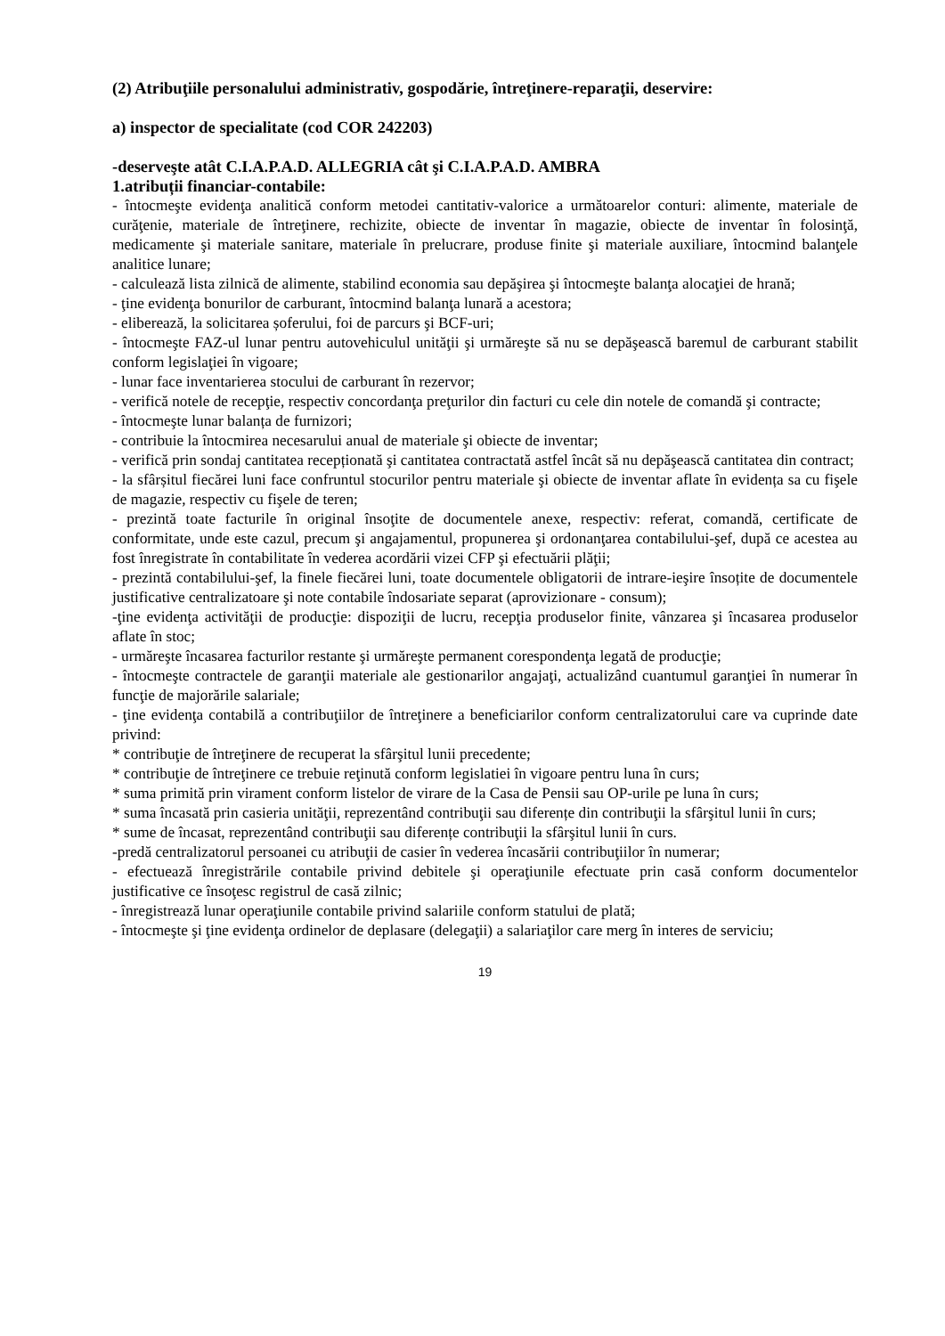(2) Atribuţiile personalului administrativ, gospodărie, întreţinere-reparaţii, deservire:
a) inspector de specialitate (cod COR 242203)
-deserveşte atât C.I.A.P.A.D. ALLEGRIA cât şi C.I.A.P.A.D. AMBRA
1.atribuții financiar-contabile:
- întocmeşte evidenţa analitică conform metodei cantitativ-valorice a următoarelor conturi: alimente, materiale de curăţenie, materiale de întreţinere, rechizite, obiecte de inventar în magazie, obiecte de inventar în folosinţă, medicamente şi materiale sanitare, materiale în prelucrare, produse finite şi materiale auxiliare, întocmind balanţele analitice lunare;
- calculează lista zilnică de alimente, stabilind economia sau depăşirea şi întocmeşte balanţa alocaţiei de hrană;
- ţine evidenţa bonurilor de carburant, întocmind balanţa lunară a acestora;
- eliberează, la solicitarea șoferului, foi de parcurs şi BCF-uri;
- întocmeşte FAZ-ul lunar pentru autovehiculul unităţii şi urmăreşte să nu se depăşească baremul de carburant stabilit conform legislaţiei în vigoare;
- lunar face inventarierea stocului de carburant în rezervor;
- verifică notele de recepţie, respectiv concordanţa preţurilor din facturi cu cele din notele de comandă şi contracte;
- întocmeşte lunar balanța de furnizori;
- contribuie la întocmirea necesarului anual de materiale şi obiecte de inventar;
- verifică prin sondaj cantitatea recepționată şi cantitatea contractată astfel încât să nu depăşească cantitatea din contract;
- la sfârșitul fiecărei luni face confruntul stocurilor pentru materiale şi obiecte de inventar aflate în evidența sa cu fişele de magazie, respectiv cu fişele de teren;
- prezintă toate facturile în original însoţite de documentele anexe, respectiv: referat, comandă, certificate de conformitate, unde este cazul, precum şi angajamentul, propunerea şi ordonanţarea contabilului-şef, după ce acestea au fost înregistrate în contabilitate în vederea acordării vizei CFP şi efectuării plăţii;
- prezintă contabilului-şef, la finele fiecărei luni, toate documentele obligatorii de intrare-ieşire însoțite de documentele justificative centralizatoare şi note contabile îndosariate separat (aprovizionare - consum);
-ţine evidenţa activităţii de producţie: dispoziţii de lucru, recepţia produselor finite, vânzarea şi încasarea produselor aflate în stoc;
- urmăreşte încasarea facturilor restante şi urmăreşte permanent corespondenţa legată de producţie;
- întocmeşte contractele de garanţii materiale ale gestionarilor angajaţi, actualizând cuantumul garanţiei în numerar în funcţie de majorările salariale;
- ţine evidenţa contabilă a contribuţiilor de întreţinere a beneficiarilor conform centralizatorului care va cuprinde date privind:
* contribuţie de întreţinere de recuperat la sfârşitul lunii precedente;
* contribuţie de întreţinere ce trebuie reţinută conform legislatiei în vigoare pentru luna în curs;
* suma primită prin virament conform listelor de virare de la Casa de Pensii sau OP-urile pe luna în curs;
* suma încasată prin casieria unităţii, reprezentând contribuţii sau diferențe din contribuţii la sfârşitul lunii în curs;
* sume de încasat, reprezentând contribuţii sau diferențe contribuţii la sfârşitul lunii în curs.
-predă centralizatorul persoanei cu atribuţii de casier în vederea încasării contribuţiilor în numerar;
- efectuează înregistrările contabile privind debitele şi operaţiunile efectuate prin casă conform documentelor justificative ce însoţesc registrul de casă zilnic;
- înregistrează lunar operaţiunile contabile privind salariile conform statului de plată;
- întocmeşte şi ţine evidenţa ordinelor de deplasare (delegaţii) a salariaţilor care merg în interes de serviciu;
19